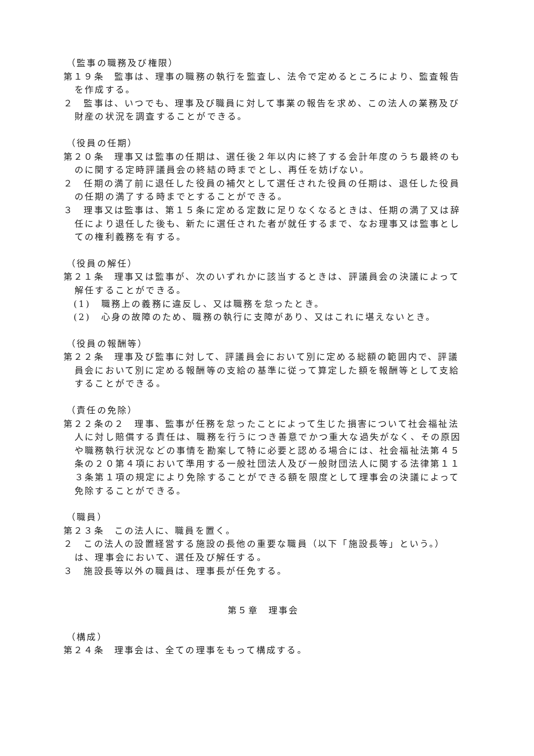（監事の職務及び権限）
第１９条　監事は、理事の職務の執行を監査し、法令で定めるところにより、監査報告を作成する。
２　監事は、いつでも、理事及び職員に対して事業の報告を求め、この法人の業務及び財産の状況を調査することができる。
（役員の任期）
第２０条　理事又は監事の任期は、選任後２年以内に終了する会計年度のうち最終のものに関する定時評議員会の終結の時までとし、再任を妨げない。
２　任期の満了前に退任した役員の補欠として選任された役員の任期は、退任した役員の任期の満了する時までとすることができる。
３　理事又は監事は、第１５条に定める定数に足りなくなるときは、任期の満了又は辞任により退任した後も、新たに選任された者が就任するまで、なお理事又は監事としての権利義務を有する。
（役員の解任）
第２１条　理事又は監事が、次のいずれかに該当するときは、評議員会の決議によって解任することができる。
(1)　職務上の義務に違反し、又は職務を怠ったとき。
(2)　心身の故障のため、職務の執行に支障があり、又はこれに堪えないとき。
（役員の報酬等）
第２２条　理事及び監事に対して、評議員会において別に定める総額の範囲内で、評議員会において別に定める報酬等の支給の基準に従って算定した額を報酬等として支給することができる。
（責任の免除）
第２２条の２　理事、監事が任務を怠ったことによって生じた損害について社会福祉法人に対し賠償する責任は、職務を行うにつき善意でかつ重大な過失がなく、その原因や職務執行状況などの事情を勘案して特に必要と認める場合には、社会福祉法第４５条の２０第４項において準用する一般社団法人及び一般財団法人に関する法律第１１３条第１項の規定により免除することができる額を限度として理事会の決議によって免除することができる。
（職員）
第２３条　この法人に、職員を置く。
２　この法人の設置経営する施設の長他の重要な職員（以下「施設長等」という。）は、理事会において、選任及び解任する。
３　施設長等以外の職員は、理事長が任免する。
第５章　理事会
（構成）
第２４条　理事会は、全ての理事をもって構成する。